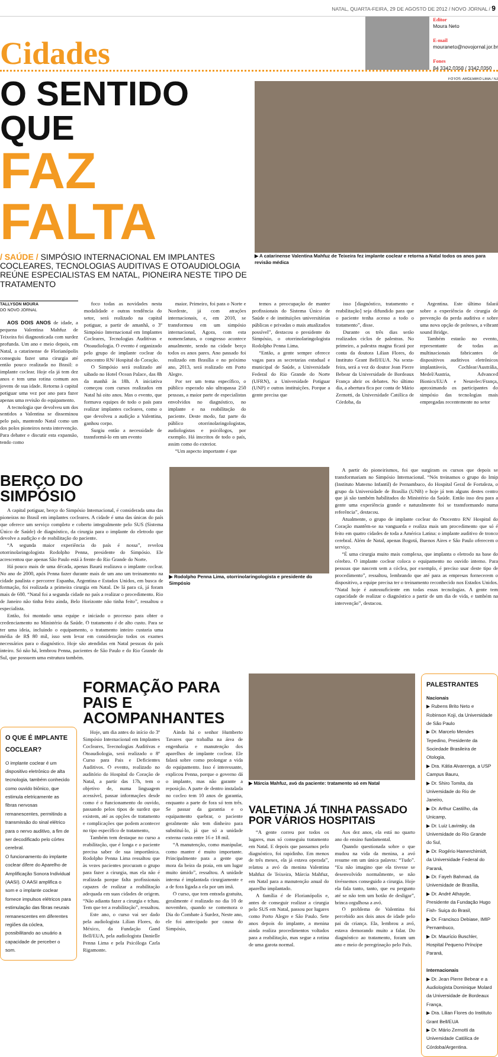NATAL, QUARTA-FEIRA, 29 DE AGOSTO DE 2012 / NOVO JORNAL / 9
Cidades
Editor
Moura Neto
E-mail
mouraneto@novojornal.jor.br
Fones
84 3342.0358 / 3342.0350
O SENTIDO QUE
FAZ FALTA
/ SAÚDE / SIMPÓSIO INTERNACIONAL EM IMPLANTES COCLEARES, TECNOLOGIAS AUDITIVAS E OTOAUDIOLOGIA REÚNE ESPECIALISTAS EM NATAL, PIONEIRA NESTE TIPO DE TRATAMENTO
FOTOS: ARGEMIRO LIMA / NJ
▶ A catarinense Valentina Mahfuz de Teixeira fez implante coclear e retorna a Natal todos os anos para revisão médica
TALLYSON MOURA
DO NOVO JORNAL
AOS DOIS ANOS de idade, a pequena Valentina Mahfuz de Teixeira foi diagnosticada com surdez profunda. Um ano e meio depois, em Natal, a catarinense de Florianópolis conseguiu fazer uma cirurgia até então pouco realizada no Brasil: o implante coclear. Hoje ela já tem dez anos e tem uma rotina comum aos jovens de sua idade. Retorna à capital potiguar uma vez por ano para fazer apenas uma revisão do equipamento.
A tecnologia que devolveu um dos sentidos a Valentina se disseminou pelo país, mantendo Natal como um dos polos pioneiros nesta intervenção. Para debater e discutir esta expansão, tendo como
foco todas as novidades nesta modalidade e outras tendência do setor, será realizado na capital potiguar, a partir de amanhã, o 3º Simpósio Internacional em Implantes Cocleares, Tecnologias Auditivas e Otoaudiologia. O evento é organizado pelo grupo de implante coclear do ortocentro RN/ Hospital do Coração.
O Simpósio será realizado até sábado no Hotel Ocean Palace, das 8h da manhã às 18h. A iniciativa começou com cursos realizados em Natal há oito anos. Mas o evento, que formava equipes de todo o país para realizar implantes cocleares, como o que devolveu a audição a Valentina, ganhou corpo.
Surgiu então a necessidade de transformá-lo em um evento
maior. Primeiro, foi para o Norte e Nordeste, já com atrações internacionais, e, em 2010, se transformou em um simpósio internacional, Agora, com esta nomenclatura, o congresso acontece anualmente, sendo na cidade berço todos os anos pares. Ano passado foi realizado em Brasília e no próximo ano, 2013, será realizado em Porto Alegre.
Por ser um tema específico, o público esperado não ultrapassa 250 pessoas, a maior parte de especialistas envolvidos no diagnóstico, no implante e na reabilitação do paciente. Deste modo, faz parte do público otorrinolaringologistas, audiologistas e psicólogos, por exemplo. Há inscritos de todo o país, assim como do exterior.
“Um aspecto importante é que
temos a preocupação de manter profissionais do Sistema Único de Saúde e de instituições universitárias públicas e privadas o mais atualizados possível”, destacou o presidente do Simpósio, o otorrinolaringologista Rodolpho Penna Lima.
“Então, a gente sempre oferece vagas para as secretarias estadual e municipal de Saúde, a Universidade Federal do Rio Grande do Norte (UFRN), a Universidade Potiguar (UNP) e outras instituições. Porque a gente precisa que
isso [diagnóstico, tratamento e reabilitação] seja difundido para que o paciente tenha acesso a todo o tratamento”, disse.
Durante os três dias serão realizados ciclos de palestras. No primeiro, a palestra magna ficará por conta da doutora Lilian Flores, do Instituto Grant Bell/EUA. Na sexta-feira, será a vez do doutor Jean Pierre Bebear da Universidade de Bordeaux França abrir os debates. No último dia, a abertura fica por conta de Mário Zernotti, da Universidade Católica de Córdoba, da
Argentina. Este último falará sobre a experiência de cirurgia de prevenção da perda auditiva e sobre uma nova opção de próteses, a vibrant sound Bridge.
Também estarão no evento, representante de todas as multinacionais fabricantes de dispositivos auditivos eletrônicos implantáveis, Cochlear/Austrália, Medel/Austria, Advanced Bionics/EUA e Neurelec/França, aproximando os participantes do simpósio das tecnologias mais empregadas recentemente no setor
BERÇO DO SIMPÓSIO
A capital potiguar, berço do Simpósio Internacional, é considerada uma das pioneiras no Brasil em implantes cocleares. A cidade é uma das únicas do país que oferece um serviço completo e coberto integralmente pelo SUS (Sistema Único de Saúde) de diagnóstico, da cirurgia para o implante do eletrodo que devolve a audição e de reabilitação do paciente.
“A segunda maior experiência do país é nossa”, revelou otorrinolaringologista Rodolpho Penna, presidente do Simpósio. Ele acrescentou que apenas São Paulo está à frente do Rio Grande do Norte.
Há pouco mais de uma década, apenas Baurú realizava o implante coclear. No ano de 2000, após Penna fazer durante mais de um ano um treinamento na cidade paulista e percorrer Espanha, Argentina e Estados Unidos, em busca de formação, foi realizada a primeira cirurgia em Natal. De lá para cá, já foram mais de 600. “Natal foi a segunda cidade no país a realizar o procedimento. Rio de Janeiro não tinha feito ainda, Belo Horizonte não tinha feito”, ressaltou o especialista.
Então, foi montado uma equipe e iniciado o processo para obter o credenciamento no Ministério da Saúde. O tratamento é de alto custo. Para se ter uma ideia, incluindo o equipamento, o tratamento inteiro custaria uma média de R$ 80 mil, isso sem levar em consideração todos os exames necessários para o diagnóstico. Hoje são atendidas em Natal pessoas do país inteiro. Só não há, lembrou Penna, pacientes de São Paulo e do Rio Grande do Sul, que possuem uma estrutura também.
▶ Rodolpho Penna Lima, otorrinolaringologista e presidente do Simpósio
A partir do pioneirismos, foi que surgiram os cursos que depois se transformariam no Simpósio Internacional. “Nós treinamos o grupo do Imip (Instituto Materno Infantil) de Pernambuco, do Hospital Geral de Fortaleza, o grupo da Universidade de Brasília (UNB) e hoje já tem alguns destes centro que já são também habilitados do Ministério da Saúde. Então isso deu para a gente uma experiência grande e naturalmente foi se transformando numa referência”, destacou.
Atualmente, o grupo de implante coclear do Otocentro RN/ Hospital do Coração mantêm-se na vanguarda e realiza mais um procedimento que só é feito em quatro cidades de toda a América Latina: o implante auditivo de tronco cerebral. Além de Natal, apenas Bogotá, Buenos Aires e São Paulo oferecem o serviço.
“É uma cirurgia muito mais complexa, que implanta o eletrodo na base do cérebro. O implante coclear coloca o equipamento no ouvido interno. Para pessoas que nascem sem a cóclea, por exemplo, é preciso usar deste tipo de procedimento”, ressaltou, lembrando que até para as empresas fornecerem o dispositivo, a equipe precisa ter o treinamento reconhecido nos Estados Unidos. “Natal hoje é autossuficiente em todas essas tecnologias. A gente tem capacidade de realizar o diagnóstico a partir de um dia de vida, e também na intervenção”, destacou.
O QUE É IMPLANTE COCLEAR?
O implante coclear é um dispositivo eletrônico de alta tecnologia, também conhecido como ouvido biônico, que estimula eletricamente as fibras nervosas remanescentes, permitindo a transmissão do sinal elétrico para o nervo auditivo, a fim de ser decodificado pelo córtex cerebral.
O funcionamento do implante coclear difere do Aparelho de Amplificação Sonora Individual (AASI). O AASI amplifica o som e o implante coclear fornece impulsos elétricos para estimulação das fibras neurais remanescentes em diferentes regiões da cóclea, possibilitando ao usuário a capacidade de perceber o som.
FORMAÇÃO PARA PAIS E ACOMPANHANTES
Hoje, um dia antes do início do 3º Simpósio Internacional em Implantes Cocleares, Teecnologias Auditivas e Otoaudiologia, será realizado o 8º Curso para Pais e Deficientes Auditivos. O evento, realizado no auditório do Hospital do Coração de Natal, a partir das 17h, tem o objetivo de, numa linguagem acessível, passar informações desde como é o funcionamento do ouvido, passando pelos tipos de surdez que existem, até as opções de tratamento e complicações que podem acontecer no tipo específico de tratamento,
Também tem destaque no curso a reabilitação, que é longa e o paciente precisa saber de sua importânica. Rodolpho Penna Lima ressaltou que às vezes pacientes procuram o grupo para fazer a cirurgia, mas ela não é realizada porque falta profissionais capazes de realizar a reabilitação adequada em suas cidades de origem. “Não adianta fazer a cirurgia e tchau. Tem que ter a reabilitação”, ressaltou.
Este ano, o curso vai ser dado pela audiologista Lilian Flores, do México, da Fundação Gand Bell/EUA, pela audiologista Danielle Penna Lima e pela Psicóloga Carla Rigamonte.
Ainda há o senhor Humberto Tavares que trabalha na área de engenharia e manutenção dos aparelhos de implante coclear. Ele falará sobre como prolongar a vida do equipamento. Isso é interessante, explicou Penna, porque o governo dá o implante, mas não garante a reposição. A parte de dentro instalada no cocleo tem 10 anos de garantia, enquanto a parte de fora só tem três. Se passar da garantia e o equipamento quebrar, o paciente geralmente não tem dinheiro para substituí-lo, já que só a unidade externa custa entre 16 e 18 mil.
“A manutenção, como manipular, como manter é muito importante. Principalmente para a gente que mora da beira da praia, em um lugar muito úmido”, ressaltou. A unidade interna é implantada cirurgiamente e a de fora ligada a ela por um imã.
O curso, que tem entrada gratuita, geralmente é realizado no dia 10 de novembro, quando se comemora o Dia do Combate à Surdez, Neste ano, ele foi antecipado por causa do Simpósio,
▶ Márcia Mahfuz, avó da paciente: tratamento só em Natal
VALETINA JÁ TINHA PASSADO POR VÁRIOS HOSPITAIS
“A gente correu por todos os lugares, mas só conseguiu tratamento em Natal. E depois que passamos pelo diagnóstico, foi rapidinho. Em menos de três meses, ela já estava operada”, relatou a avó da menina Valentina Mahfuz de Teixeira, Márcia Mahfuz, em Natal para a manutenção anual do aparelho implantado.
A família é de Florianópolis e, antes de conseguir realizar a cirurgia pelo SUS em Natal, passou por lugares como Porto Alegre e São Paulo. Sete anos depois do implante, a menina ainda realiza procedimentos voltados para a reabilitação, mas segue a rotina de uma garota normal.
Aos dez anos, ela está no quarto ano do ensino fundamental.
Quando questionada sobre o que mudou na vida da menina, a avó resume em um única palavra: “Tudo”. “Eu não imagino que ela tivesse se desenvolvido normalmente, se não tivéssemos conseguido a cirurgia. Hoje ela fala tanto, tanto, que eu pergunto até se não tem um botão de desligar”, brinca orgulhosa a avó.
O problema de Valentina foi percebido aos dois anos de idade pelo pai da criança. Ela, lembrou a avó, estava demorando muito a falar. Do diagnóstico ao tratamento, foram um ano e meio de peregrinação pelo País.
PALESTRANTES
Nacionais
▶ Rubens Brito Neto e Robinson Koji, da Universidade de São Paulo
▶ Dr. Marcelo Mendes Tepedino, Presidente da Sociedade Brasileira de Otologia,
▶ Dra. Kátia Alvarenga, a USP Campus Bauru,
▶ Dr. Shiro Tomita, da Universidade do Rio de Janeiro,
▶ Dr. Arthur Castilho, da Unicamp,
▶ Dr. Luiz Lavinsky, da Universidade do Rio Grande do Sul,
▶ Dr. Rogério Hamerchimidt, da Universidade Federal do Paraná,
▶ Dr. Fayeh Bahmad, da Universidade de Brasília,
▶ Dr. André Athayde, Presidente da Fundação Hugo Fish- Suiça do Brasil,
▶ Dr. Francisco Debiase, IMIP Pernambuco,
▶ Dr. Maurício Buschler, Hospital Pequeno Príncipe Paraná,
Internacionais
▶ Dr. Jean Pierre Bebear e a Audiologista Dominique Molard da Universidade de Bordeaux França,
▶ Dra. Lilian Flores do Instituto Grant Bell/EUA
▶ Dr. Mário Zernotti da Universidade Católica de Córdoba/Argentina.